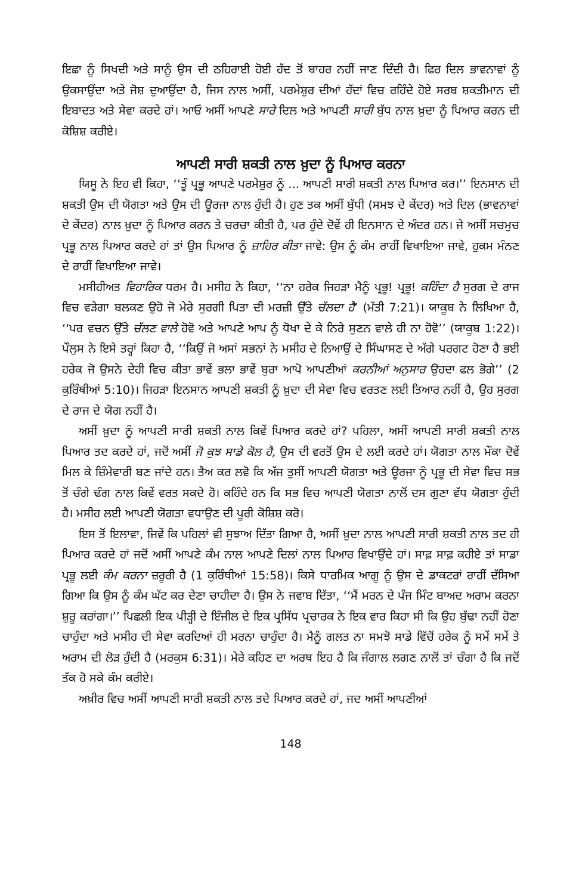ਇਛਾ ਨੂੰ ਸਿਖਦੀ ਅਤੇ ਸਾਨੂੰ ਉਸ ਦੀ ਠਹਿਰਾਈ ਹੋਈ ਹੱਦ ਤੋਂ ਬਾਹਰ ਨਹੀਂ ਜਾਣ ਦਿੰਦੀ ਹੈ। ਫਿਰ ਦਿਲ ਭਾਵਨਾਵਾਂ ਨੂੰ ਉਕਸਾਉਂਦਾ ਅਤੇ ਜੋਸ਼ ਦੁਆਉਂਦਾ ਹੈ, ਜਿਸ ਨਾਲ ਅਸੀਂ, ਪਰਮੇਸ਼ੁਰ ਦੀਆਂ ਹੱਦਾਂ ਵਿਚ ਰਹਿੰਦੇ ਹੋਏ ਸਰਬ ਸ਼ਕਤੀਮਾਨ ਦੀ ਇਬਾਦਤ ਅਤੇ ਸੇਵਾ ਕਰਦੇ ਹਾਂ। ਆਓ ਅਸੀਂ ਆਪਣੇ ਸਾਰੇ ਦਿਲ ਅਤੇ ਆਪਣੀ ਸਾਰੀ ਬੁੱਧ ਨਾਲ ਖ਼ੁਦਾ ਨੂੰ ਪਿਆਰ ਕਰਨ ਦੀ ਕੋਸ਼ਿਸ਼ ਕਰੀਏ।
ਆਪਣੀ ਸਾਰੀ ਸ਼ਕਤੀ ਨਾਲ ਖ਼ੁਦਾ ਨੂੰ ਪਿਆਰ ਕਰਨਾ
ਯਿਸੂ ਨੇ ਇਹ ਵੀ ਕਿਹਾ, ‘‘ਤੂੰ ਪ੍ਰਭੂ ਆਪਣੇ ਪਰਮੇਸ਼ੁਰ ਨੂੰ ... ਆਪਣੀ ਸਾਰੀ ਸ਼ਕਤੀ ਨਾਲ ਪਿਆਰ ਕਰ।’’ ਇਨਸਾਨ ਦੀ ਸ਼ਕਤੀ ਉਸ ਦੀ ਯੋਗਤਾ ਅਤੇ ਉਸ ਦੀ ਊਰਜਾ ਨਾਲ ਹੁੰਦੀ ਹੈ। ਹੁਣ ਤਕ ਅਸੀਂ ਬੁੱਧੀ (ਸਮਝ ਦੇ ਕੇਂਦਰ) ਅਤੇ ਦਿਲ (ਭਾਵਨਾਵਾਂ ਦੇ ਕੇਂਦਰ) ਨਾਲ ਖ਼ੁਦਾ ਨੂੰ ਪਿਆਰ ਕਰਨ ਤੇ ਚਰਚਾ ਕੀਤੀ ਹੈ, ਪਰ ਹੁੰਦੇ ਦੋਵੇਂ ਹੀ ਇਨਸਾਨ ਦੇ ਅੰਦਰ ਹਨ। ਜੇ ਅਸੀਂ ਸਚਮੁਚ ਪ੍ਰਭੂ ਨਾਲ ਪਿਆਰ ਕਰਦੇ ਹਾਂ ਤਾਂ ਉਸ ਪਿਆਰ ਨੂੰ ਜ਼ਾਹਿਰ ਕੀਤਾ ਜਾਵੇ: ਉਸ ਨੂੰ ਕੰਮ ਰਾਹੀਂ ਵਿਖਾਇਆ ਜਾਵੇ, ਹੁਕਮ ਮੰਨਣ ਦੇ ਰਾਹੀਂ ਵਿਖਾਇਆ ਜਾਵੇ।
ਮਸੀਹੀਅਤ ਵਿਹਾਰਿਕ ਧਰਮ ਹੈ। ਮਸੀਹ ਨੇ ਕਿਹਾ, ‘‘ਨਾ ਹਰੇਕ ਜਿਹੜਾ ਮੈਨੂੰ ਪ੍ਰਭੂ! ਪ੍ਰਭੂ! ਕਹਿੰਦਾ ਹੈ ਸੁਰਗ ਦੇ ਰਾਜ ਵਿਚ ਵੜੇਗਾ ਬਲਕਣ ਉਹੋ ਜੋ ਮੇਰੇ ਸੁਰਗੀ ਪਿਤਾ ਦੀ ਮਰਜ਼ੀ ਉੱਤੇ ਚੱਲਦਾ ਹੈ’ (ਮੱਤੀ 7:21)। ਯਾਕੂਬ ਨੇ ਲਿਖਿਆ ਹੈ, ‘‘ਪਰ ਵਚਨ ਉੱਤੇ ਚੱਲਣ ਵਾਲੇ ਹੋਵੋ ਅਤੇ ਆਪਣੇ ਆਪ ਨੂੰ ਧੋਖਾ ਦੇ ਕੇ ਨਿਰੇ ਸੁਣਨ ਵਾਲੇ ਹੀ ਨਾ ਹੋਵੋ’’ (ਯਾਕੂਬ 1:22)। ਪੌਲੁਸ ਨੇ ਇਸੇ ਤਰ੍ਹਾਂ ਕਿਹਾ ਹੈ, ‘‘ਕਿਉਂ ਜੋ ਅਸਾਂ ਸਭਨਾਂ ਨੇ ਮਸੀਹ ਦੇ ਨਿਆਉਂ ਦੇ ਸਿੰਘਾਸਣ ਦੇ ਅੱਗੇ ਪਰਗਟ ਹੋਣਾ ਹੈ ਭਈ ਹਰੇਕ ਜੋ ਉਸਨੇ ਦੇਹੀ ਵਿਚ ਕੀਤਾ ਭਾਵੇਂ ਭਲਾ ਭਾਵੇਂ ਬੁਰਾ ਆਪੋ ਆਪਣੀਆਂ ਕਰਨੀਆਂ ਅਨੁਸਾਰ ਉਹਦਾ ਫਲ ਭੋਗੇ’’ (2 ਕੁਰਿੰਥੀਆਂ 5:10)। ਜਿਹੜਾ ਇਨਸਾਨ ਆਪਣੀ ਸ਼ਕਤੀ ਨੂੰ ਖ਼ੁਦਾ ਦੀ ਸੇਵਾ ਵਿਚ ਵਰਤਣ ਲਈ ਤਿਆਰ ਨਹੀਂ ਹੈ, ਉਹ ਸੁਰਗ ਦੇ ਰਾਜ ਦੇ ਯੋਗ ਨਹੀਂ ਹੈ।
ਅਸੀਂ ਖ਼ੁਦਾ ਨੂੰ ਆਪਣੀ ਸਾਰੀ ਸ਼ਕਤੀ ਨਾਲ ਕਿਵੇਂ ਪਿਆਰ ਕਰਦੇ ਹਾਂ? ਪਹਿਲਾ, ਅਸੀਂ ਆਪਣੀ ਸਾਰੀ ਸ਼ਕਤੀ ਨਾਲ ਪਿਆਰ ਤਦ ਕਰਦੇ ਹਾਂ, ਜਦੋਂ ਅਸੀਂ ਜੋ ਕੁਝ ਸਾਡੇ ਕੋਲ ਹੈ, ਉਸ ਦੀ ਵਰਤੋਂ ਉਸ ਦੇ ਲਈ ਕਰਦੇ ਹਾਂ। ਯੋਗਤਾ ਨਾਲ ਮੌਕਾ ਦੋਵੇਂ ਮਿਲ ਕੇ ਜ਼ਿੰਮੇਵਾਰੀ ਬਣ ਜਾਂਦੇ ਹਨ। ਤੈਅ ਕਰ ਲਵੋ ਕਿ ਅੱਜ ਤੁਸੀਂ ਆਪਣੀ ਯੋਗਤਾ ਅਤੇ ਊਰਜਾ ਨੂੰ ਪ੍ਰਭੂ ਦੀ ਸੇਵਾ ਵਿਚ ਸਭ ਤੋਂ ਚੰਗੇ ਢੰਗ ਨਾਲ ਕਿਵੇਂ ਵਰਤ ਸਕਦੇ ਹੋ। ਕਹਿੰਦੇ ਹਨ ਕਿ ਸਭ ਵਿਚ ਆਪਣੀ ਯੋਗਤਾ ਨਾਲੋਂ ਦਸ ਗੁਣਾ ਵੱਧ ਯੋਗਤਾ ਹੁੰਦੀ ਹੈ। ਮਸੀਹ ਲਈ ਆਪਣੀ ਯੋਗਤਾ ਵਧਾਉਣ ਦੀ ਪੂਰੀ ਕੋਸ਼ਿਸ਼ ਕਰੋ।
ਇਸ ਤੋਂ ਇਲਾਵਾ, ਜਿਵੇਂ ਕਿ ਪਹਿਲਾਂ ਵੀ ਸੁਝਾਅ ਦਿੱਤਾ ਗਿਆ ਹੈ, ਅਸੀਂ ਖ਼ੁਦਾ ਨਾਲ ਆਪਣੀ ਸਾਰੀ ਸ਼ਕਤੀ ਨਾਲ ਤਦ ਹੀ ਪਿਆਰ ਕਰਦੇ ਹਾਂ ਜਦੋਂ ਅਸੀਂ ਆਪਣੇ ਕੰਮ ਨਾਲ ਆਪਣੇ ਦਿਲਾਂ ਨਾਲ ਪਿਆਰ ਵਿਖਾਉਂਦੇ ਹਾਂ। ਸਾਫ਼ ਸਾਫ਼ ਕਹੀਏ ਤਾਂ ਸਾਡਾ ਪ੍ਰਭੂ ਲਈ ਕੰਮ ਕਰਨਾ ਜ਼ਰੂਰੀ ਹੈ (1 ਕੁਰਿੰਥੀਆਂ 15:58)। ਕਿਸੇ ਧਾਰਮਿਕ ਆਗੂ ਨੂੰ ਉਸ ਦੇ ਡਾਕਟਰਾਂ ਰਾਹੀਂ ਦੱਸਿਆ ਗਿਆ ਕਿ ਉਸ ਨੂੰ ਕੰਮ ਘੱਟ ਕਰ ਦੇਣਾ ਚਾਹੀਦਾ ਹੈ। ਉਸ ਨੇ ਜਵਾਬ ਦਿੱਤਾ, ‘‘ਮੈਂ ਮਰਨ ਦੇ ਪੰਜ ਮਿੰਟ ਬਾਅਦ ਅਰਾਮ ਕਰਨਾ ਸ਼ੁਰੂ ਕਰਾਂਗਾ।’’ ਪਿਛਲੀ ਇਕ ਪੀੜ੍ਹੀ ਦੇ ਇੰਜੀਲ ਦੇ ਇਕ ਪ੍ਰਸਿੱਧ ਪ੍ਰਚਾਰਕ ਨੇ ਇਕ ਵਾਰ ਕਿਹਾ ਸੀ ਕਿ ਉਹ ਬੁੱਢਾ ਨਹੀਂ ਹੋਣਾ ਚਾਹੁੰਦਾ ਅਤੇ ਮਸੀਹ ਦੀ ਸੇਵਾ ਕਰਦਿਆਂ ਹੀ ਮਰਨਾ ਚਾਹੁੰਦਾ ਹੈ। ਮੈਨੂੰ ਗਲਤ ਨਾ ਸਮਝੋ ਸਾਡੇ ਵਿੱਚੋਂ ਹਰੇਕ ਨੂੰ ਸਮੇਂ ਸਮੇਂ ਤੇ ਅਰਾਮ ਦੀ ਲੋੜ ਹੁੰਦੀ ਹੈ (ਮਰਕੁਸ 6:31)। ਮੇਰੇ ਕਹਿਣ ਦਾ ਅਰਥ ਇਹ ਹੈ ਕਿ ਜੰਗਾਲ ਲਗਣ ਨਾਲੋਂ ਤਾਂ ਚੰਗਾ ਹੈ ਕਿ ਜਦੋਂ ਤੱਕ ਹੋ ਸਕੇ ਕੰਮ ਕਰੀਏ।
ਅਖ਼ੀਰ ਵਿਚ ਅਸੀਂ ਆਪਣੀ ਸਾਰੀ ਸ਼ਕਤੀ ਨਾਲ ਤਦੇ ਪਿਆਰ ਕਰਦੇ ਹਾਂ, ਜਦ ਅਸੀਂ ਆਪਣੀਆਂ
148